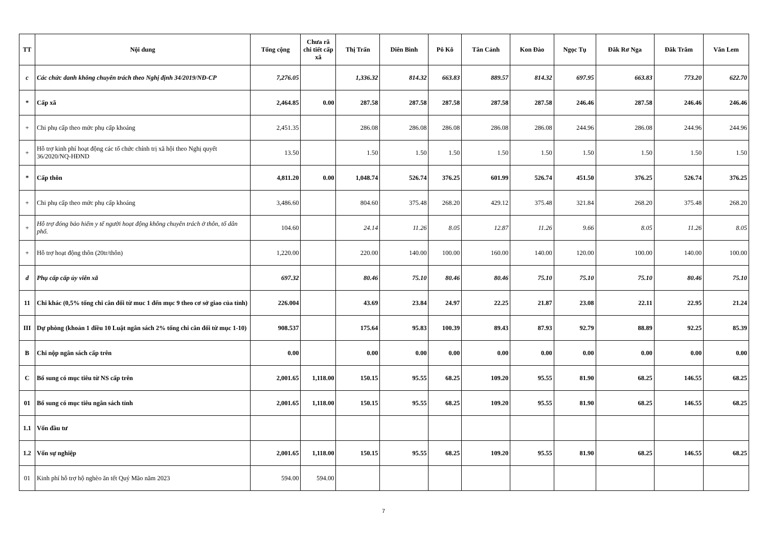| TT | Nội dung | Tổng cộng | Chưa rã chi tiết cấp xã | Thị Trấn | Diên Bình | Pô Kô | Tân Cảnh | Kon Đào | Ngọc Tụ | Đăk Rơ Nga | Đăk Trăm | Văn Lem |
| --- | --- | --- | --- | --- | --- | --- | --- | --- | --- | --- | --- | --- |
| c | Các chức danh không chuyên trách theo Nghị định 34/2019/NĐ-CP | 7,276.05 | | 1,336.32 | 814.32 | 663.83 | 889.57 | 814.32 | 697.95 | 663.83 | 773.20 | 622.70 |
| * | Cấp xã | 2,464.85 | 0.00 | 287.58 | 287.58 | 287.58 | 287.58 | 287.58 | 246.46 | 287.58 | 246.46 | 246.46 |
| + | Chi phụ cấp theo mức phụ cấp khoáng | 2,451.35 | | 286.08 | 286.08 | 286.08 | 286.08 | 286.08 | 244.96 | 286.08 | 244.96 | 244.96 |
| + | Hỗ trợ kinh phí hoạt động các tổ chức chính trị xã hội theo Nghị quyết 36/2020/NQ-HĐND | 13.50 | | 1.50 | 1.50 | 1.50 | 1.50 | 1.50 | 1.50 | 1.50 | 1.50 | 1.50 |
| * | Cấp thôn | 4,811.20 | 0.00 | 1,048.74 | 526.74 | 376.25 | 601.99 | 526.74 | 451.50 | 376.25 | 526.74 | 376.25 |
| + | Chi phụ cấp theo mức phụ cấp khoáng | 3,486.60 | | 804.60 | 375.48 | 268.20 | 429.12 | 375.48 | 321.84 | 268.20 | 375.48 | 268.20 |
| + | Hỗ trợ đóng bảo hiểm y tế người hoạt động không chuyên trách ở thôn, tổ dân phố. | 104.60 | | 24.14 | 11.26 | 8.05 | 12.87 | 11.26 | 9.66 | 8.05 | 11.26 | 8.05 |
| + | Hỗ trợ hoạt động thôn (20tr/thôn) | 1,220.00 | | 220.00 | 140.00 | 100.00 | 160.00 | 140.00 | 120.00 | 100.00 | 140.00 | 100.00 |
| d | Phụ cấp cấp ủy viên xã | 697.32 | | 80.46 | 75.10 | 80.46 | 80.46 | 75.10 | 75.10 | 75.10 | 80.46 | 75.10 |
| 11 | Chi khác (0,5% tổng chi cân đối từ muc 1 đến mục 9 theo cơ sở giao của tỉnh) | 226.004 | | 43.69 | 23.84 | 24.97 | 22.25 | 21.87 | 23.08 | 22.11 | 22.95 | 21.24 |
| III | Dự phòng (khoản 1 điều 10 Luật ngân sách 2% tổng chi cân đối từ mục 1-10) | 908.537 | | 175.64 | 95.83 | 100.39 | 89.43 | 87.93 | 92.79 | 88.89 | 92.25 | 85.39 |
| B | Chi nộp ngân sách cấp trên | 0.00 | | 0.00 | 0.00 | 0.00 | 0.00 | 0.00 | 0.00 | 0.00 | 0.00 | 0.00 |
| C | Bổ sung có mục tiêu từ NS cấp trên | 2,001.65 | 1,118.00 | 150.15 | 95.55 | 68.25 | 109.20 | 95.55 | 81.90 | 68.25 | 146.55 | 68.25 |
| 01 | Bổ sung có mục tiêu ngân sách tỉnh | 2,001.65 | 1,118.00 | 150.15 | 95.55 | 68.25 | 109.20 | 95.55 | 81.90 | 68.25 | 146.55 | 68.25 |
| 1.1 | Vốn đầu tư | | | | | | | | | | | |
| 1.2 | Vốn sự nghiệp | 2,001.65 | 1,118.00 | 150.15 | 95.55 | 68.25 | 109.20 | 95.55 | 81.90 | 68.25 | 146.55 | 68.25 |
| 01 | Kinh phí hỗ trợ hộ nghèo ăn tết Quý Mão năm 2023 | 594.00 | 594.00 | | | | | | | | | |
7